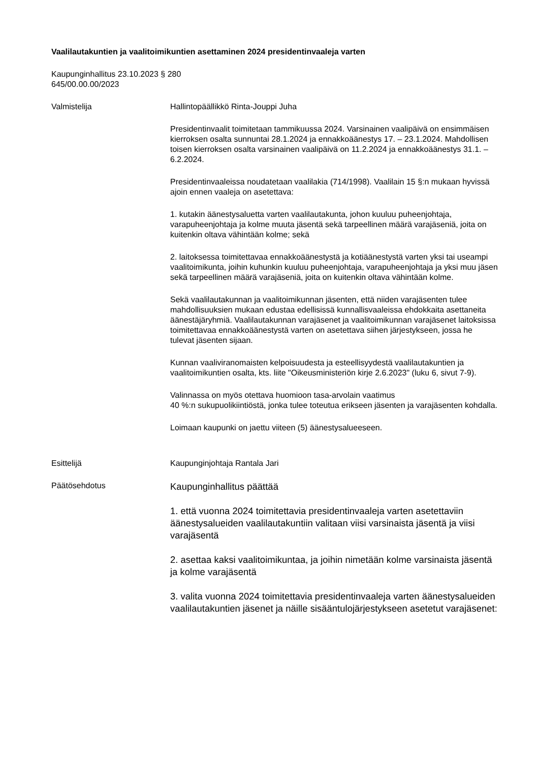Vaalilautakuntien ja vaalitoimikuntien asettaminen 2024 presidentinvaaleja varten
Kaupunginhallitus 23.10.2023 § 280
645/00.00.00/2023
Valmistelija Hallintopäällikkö Rinta-Jouppi Juha
Presidentinvaalit toimitetaan tammikuussa 2024. Varsinainen vaalipäivä on ensimmäisen kierroksen osalta sunnuntai 28.1.2024 ja ennakkoäänestys 17. – 23.1.2024. Mahdollisen toisen kierroksen osalta varsinainen vaalipäivä on 11.2.2024 ja ennakkoäänestys 31.1. – 6.2.2024.
Presidentinvaaleissa noudatetaan vaalilakia (714/1998). Vaalilain 15 §:n mukaan hyvissä ajoin ennen vaaleja on asetettava:
1. kutakin äänestysaluetta varten vaalilautakunta, johon kuuluu puheenjohtaja, varapuheenjohtaja ja kolme muuta jäsentä sekä tarpeellinen määrä varajäseniä, joita on kuitenkin oltava vähintään kolme; sekä
2. laitoksessa toimitettavaa ennakkoäänestystä ja kotiäänestystä varten yksi tai useampi vaalitoimikunta, joihin kuhunkin kuuluu puheenjohtaja, varapuheenjohtaja ja yksi muu jäsen sekä tarpeellinen määrä varajäseniä, joita on kuitenkin oltava vähintään kolme.
Sekä vaalilautakunnan ja vaalitoimikunnan jäsenten, että niiden varajäsenten tulee mahdollisuuksien mukaan edustaa edellisissä kunnallisvaaleissa ehdokkaita asettaneita äänestäjäryhmiä. Vaalilautakunnan varajäsenet ja vaalitoimikunnan varajäsenet laitoksissa toimitettavaa ennakkoäänestystä varten on asetettava siihen järjestykseen, jossa he tulevat jäsenten sijaan.
Kunnan vaaliviranomaisten kelpoisuudesta ja esteellisyydestä vaalilautakuntien ja vaalitoimikuntien osalta, kts. liite "Oikeusministeriön kirje 2.6.2023" (luku 6, sivut 7-9).
Valinnassa on myös otettava huomioon tasa-arvolain vaatimus
40 %:n sukupuolikiintiöstä, jonka tulee toteutua erikseen jäsenten ja varajäsenten kohdalla.
Loimaan kaupunki on jaettu viiteen (5) äänestysalueeseen.
Esittelijä Kaupunginjohtaja Rantala Jari
Päätösehdotus
Kaupunginhallitus päättää
1. että vuonna 2024 toimitettavia presidentinvaaleja varten asetettaviin äänestysalueiden vaalilautakuntiin valitaan viisi varsinaista jäsentä ja viisi varajäsentä
2. asettaa kaksi vaalitoimikuntaa, ja joihin nimetään kolme varsinaista jäsentä ja kolme varajäsentä
3. valita vuonna 2024 toimitettavia presidentinvaaleja varten äänestysalueiden vaalilautakuntien jäsenet ja näille sisääntulojärjestykseen asetetut varajäsenet: